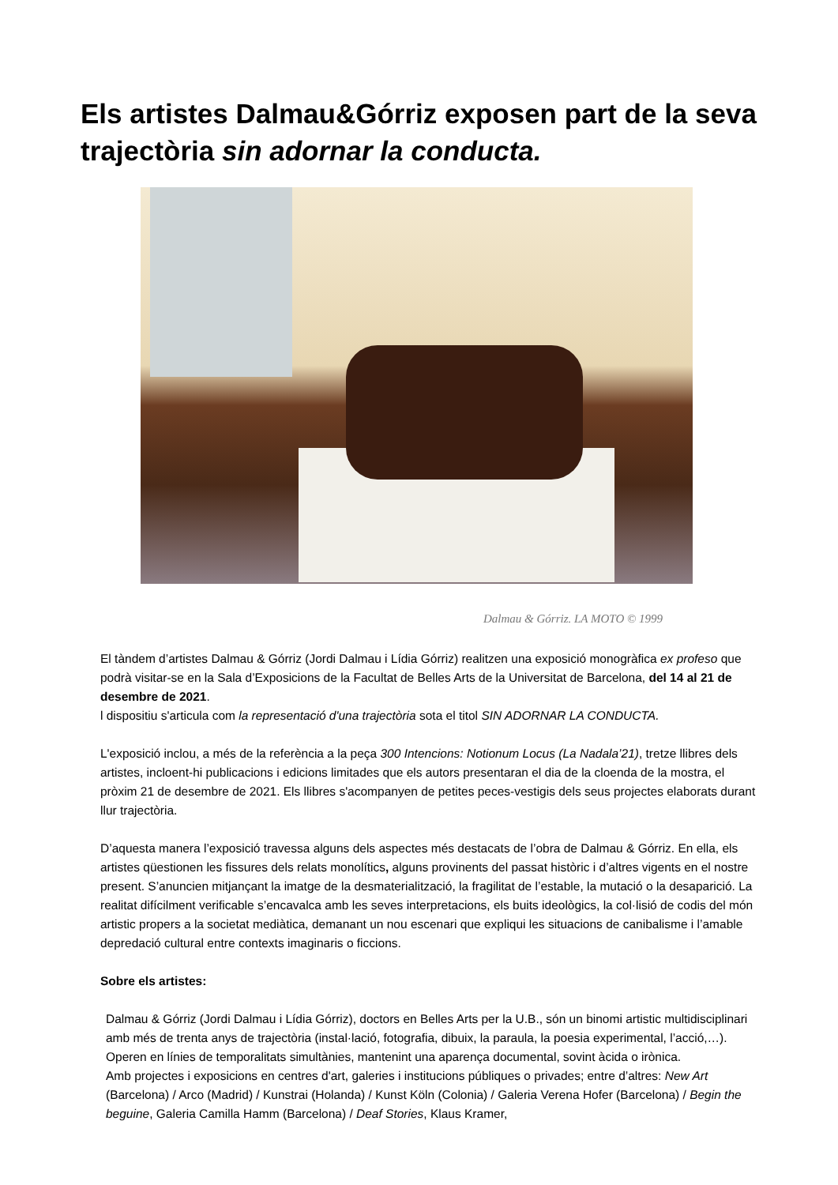Els artistes Dalmau&Górriz exposen part de la seva trajectòria sin adornar la conducta.
Dalmau & Górriz. LA MOTO © 1999
El tàndem d’artistes Dalmau & Górriz (Jordi Dalmau i Lídia Górriz) realitzen una exposició monogràfica ex profeso que podrà visitar-se en la Sala d’Exposicions de la Facultat de Belles Arts de la Universitat de Barcelona, del 14 al 21 de desembre de 2021.
l dispositiu s'articula com la representació d'una trajectòria sota el titol SIN ADORNAR LA CONDUCTA.
L'exposició inclou, a més de la referència a la peça 300 Intencions: Notionum Locus (La Nadala’21), tretze llibres dels artistes, incloent-hi publicacions i edicions limitades que els autors presentaran el dia de la cloenda de la mostra, el pròxim 21 de desembre de 2021. Els llibres s'acompanyen de petites peces-vestigis dels seus projectes elaborats durant llur trajectòria.
D’aquesta manera l’exposició travessa alguns dels aspectes més destacats de l’obra de Dalmau & Górriz. En ella, els artistes qüestionen les fissures dels relats monolítics, alguns provinents del passat històric i d’altres vigents en el nostre present. S’anuncien mitjançant la imatge de la desmaterialització, la fragilitat de l’estable, la mutació o la desaparició. La realitat difícilment verificable s’encavalca amb les seves interpretacions, els buits ideològics, la col·lisió de codis del món artistic propers a la societat mediàtica, demanant un nou escenari que expliqui les situacions de canibalisme i l’amable depredació cultural entre contexts imaginaris o ficcions.
Sobre els artistes:
Dalmau & Górriz (Jordi Dalmau i Lídia Górriz), doctors en Belles Arts per la U.B., són un binomi artistic multidisciplinari amb més de trenta anys de trajectòria (instal·lació, fotografia, dibuix, la paraula, la poesia experimental, l’acció,…). Operen en línies de temporalitats simultànies, mantenint una aparença documental, sovint àcida o irònica.
Amb projectes i exposicions en centres d'art, galeries i institucions públiques o privades; entre d’altres: New Art (Barcelona) / Arco (Madrid) / Kunstrai (Holanda) / Kunst Köln (Colonia) / Galeria Verena Hofer (Barcelona) / Begin the beguine, Galeria Camilla Hamm (Barcelona) / Deaf Stories, Klaus Kramer,